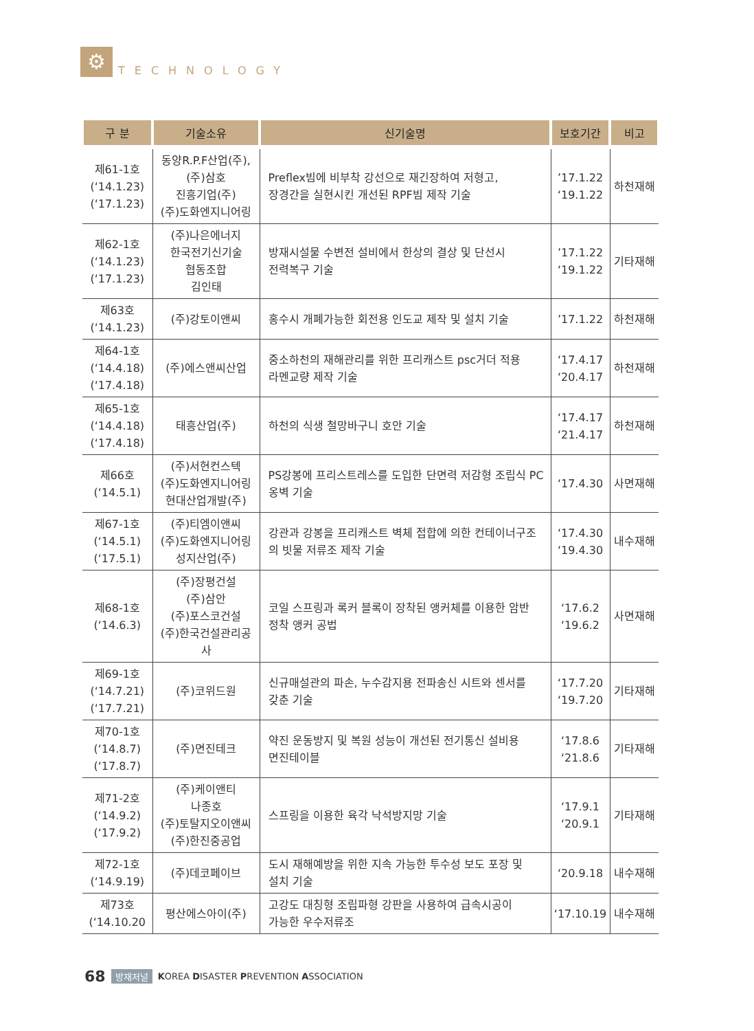⚙
TECHNOLOGY
| 구 분 | 기술소유 | 신기술명 | 보호기간 | 비고 |
| --- | --- | --- | --- | --- |
| 제61-1호 (‘14.1.23) (‘17.1.23) | 동양R.P.F산업(주), (주)삼호 진흥기업(주) (주)도화엔지니어링 | Preflex빔에 비부착 강선으로 재긴장하여 저형고, 장경간을 실현시킨 개선된 RPF빔 제작 기술 | ’17.1.22 ‘19.1.22 | 하천재해 |
| 제62-1호 (‘14.1.23) (‘17.1.23) | (주)나은에너지 한국전기신기술 협동조합 김인태 | 방재시설물 수변전 설비에서 한상의 결상 및 단선시 전력복구 기술 | ’17.1.22 ‘19.1.22 | 기타재해 |
| 제63호 (‘14.1.23) | (주)강토이앤씨 | 홍수시 개폐가능한 회전용 인도교 제작 및 설치 기술 | ’17.1.22 | 하천재해 |
| 제64-1호 (‘14.4.18) (‘17.4.18) | (주)에스앤씨산업 | 중소하천의 재해관리를 위한 프리캐스트 psc거더 적용 라멘교량 제작 기술 | ‘17.4.17 ‘20.4.17 | 하천재해 |
| 제65-1호 (‘14.4.18) (‘17.4.18) | 태흥산업(주) | 하천의 식생 철망바구니 호안 기술 | ‘17.4.17 ‘21.4.17 | 하천재해 |
| 제66호 (‘14.5.1) | (주)서현컨스텍 (주)도화엔지니어링 현대산업개발(주) | PS강봉에 프리스트레스를 도입한 단면력 저감형 조립식 PC 옹벽 기술 | ‘17.4.30 | 사면재해 |
| 제67-1호 (‘14.5.1) (‘17.5.1) | (주)티엠이앤씨 (주)도화엔지니어링 성지산업(주) | 강관과 강봉을 프리캐스트 벽체 접합에 의한 컨테이너구조 의 빗물 저류조 제작 기술 | ‘17.4.30 ‘19.4.30 | 내수재해 |
| 제68-1호 (‘14.6.3) | (주)장평건설 (주)삼안 (주)포스코건설 (주)한국건설관리공사 | 코일 스프링과 록커 블록이 장착된 앵커체를 이용한 암반 정착 앵커 공법 | ‘17.6.2 ‘19.6.2 | 사면재해 |
| 제69-1호 (‘14.7.21) (‘17.7.21) | (주)코위드원 | 신규매설관의 파손, 누수감지용 전파송신 시트와 센서를 갖춘 기술 | ‘17.7.20 ‘19.7.20 | 기타재해 |
| 제70-1호 (‘14.8.7) (‘17.8.7) | (주)면진테크 | 약진 운동방지 및 복원 성능이 개선된 전기통신 설비용 면진테이블 | ‘17.8.6 ‘21.8.6 | 기타재해 |
| 제71-2호 (‘14.9.2) (‘17.9.2) | (주)케이앤티 나종호 (주)토탈지오이앤씨 (주)한진중공업 | 스프링을 이용한 육각 낙석방지망 기술 | ‘17.9.1 ‘20.9.1 | 기타재해 |
| 제72-1호 (‘14.9.19) | (주)데코페이브 | 도시 재해예방을 위한 지속 가능한 투수성 보도 포장 및 설치 기술 | ‘20.9.18 | 내수재해 |
| 제73호 (‘14.10.20 | 평산에스아이(주) | 고강도 대칭형 조립파형 강판을 사용하여 급속시공이 가능한 우수저류조 | ‘17.10.19 | 내수재해 |
68 방재저널 KOREA DISASTER PREVENTION ASSOCIATION